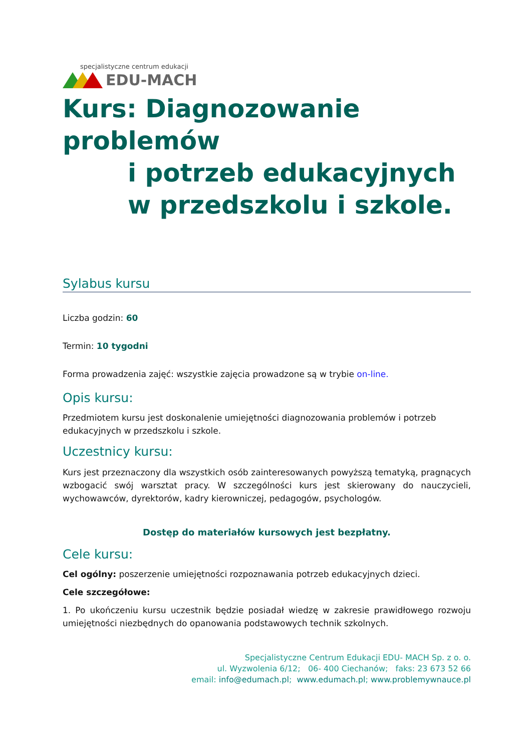specjalistyczne centrum edukacji
EDU-MACH
Kurs: Diagnozowanie problemów
i potrzeb edukacyjnych
w przedszkolu i szkole.
Sylabus kursu
Liczba godzin: 60
Termin: 10 tygodni
Forma prowadzenia zajęć: wszystkie zajęcia prowadzone są w trybie on-line.
Opis kursu:
Przedmiotem kursu jest doskonalenie umiejętności diagnozowania problemów i potrzeb edukacyjnych w przedszkolu i szkole.
Uczestnicy kursu:
Kurs jest przeznaczony dla wszystkich osób zainteresowanych powyższą tematyką, pragnących wzbogacić swój warsztat pracy. W szczególności kurs jest skierowany do nauczycieli, wychowawców, dyrektorów, kadry kierowniczej, pedagogów, psychologów.
Dostęp do materiałów kursowych jest bezpłatny.
Cele kursu:
Cel ogólny: poszerzenie umiejętności rozpoznawania potrzeb edukacyjnych dzieci.
Cele szczegółowe:
1. Po ukończeniu kursu uczestnik będzie posiadał wiedzę w zakresie prawidłowego rozwoju umiejętności niezbędnych do opanowania podstawowych technik szkolnych.
Specjalistyczne Centrum Edukacji EDU- MACH Sp. z o. o.
ul. Wyzwolenia 6/12; 06- 400 Ciechanów; faks: 23 673 52 66
email: info@edumach.pl; www.edumach.pl; www.problemywnauce.pl